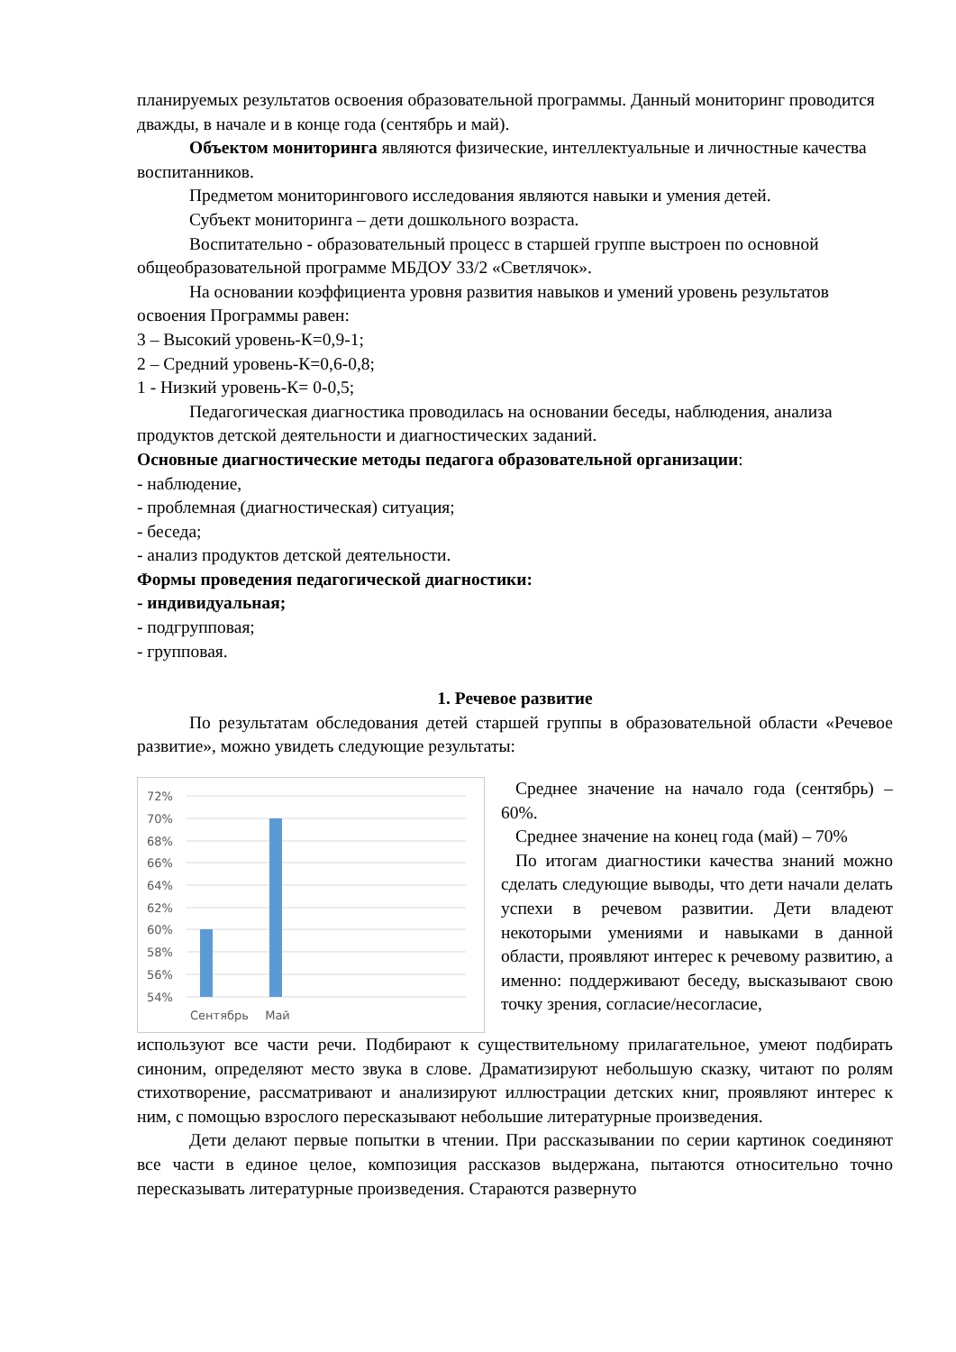планируемых результатов освоения образовательной программы. Данный мониторинг проводится дважды, в начале и в конце года (сентябрь и май).
Объектом мониторинга являются физические, интеллектуальные и личностные качества воспитанников.
Предметом мониторингового исследования являются навыки и умения детей.
Субъект мониторинга – дети дошкольного возраста.
Воспитательно - образовательный процесс в старшей группе выстроен по основной общеобразовательной программе МБДОУ 33/2 «Светлячок».
На основании коэффициента уровня развития навыков и умений уровень результатов освоения Программы равен:
3 – Высокий уровень-К=0,9-1;
2 – Средний уровень-К=0,6-0,8;
1 - Низкий уровень-К= 0-0,5;
Педагогическая диагностика проводилась на основании беседы, наблюдения, анализа продуктов детской деятельности и диагностических заданий.
Основные диагностические методы педагога образовательной организации:
- наблюдение,
- проблемная (диагностическая) ситуация;
- беседа;
- анализ продуктов детской деятельности.
Формы проведения педагогической диагностики:
- индивидуальная;
- подгрупповая;
- групповая.
1. Речевое развитие
По результатам обследования детей старшей группы в образовательной области «Речевое развитие», можно увидеть следующие результаты:
72%
70%
68%
66%
64%
62%
60%
58%
56%
54%
Сентябрь
Май
Среднее значение на начало года (сентябрь) – 60%.
Среднее значение на конец года (май) – 70%
По итогам диагностики качества знаний можно сделать следующие выводы, что дети начали делать успехи в речевом развитии. Дети владеют некоторыми умениями и навыками в данной области, проявляют интерес к речевому развитию, а именно: поддерживают беседу, высказывают свою точку зрения, согласие/несогласие,
используют все части речи. Подбирают к существительному прилагательное, умеют подбирать синоним, определяют место звука в слове. Драматизируют небольшую сказку, читают по ролям стихотворение, рассматривают и анализируют иллюстрации детских книг, проявляют интерес к ним, с помощью взрослого пересказывают небольшие литературные произведения.
Дети делают первые попытки в чтении. При рассказывании по серии картинок соединяют все части в единое целое, композиция рассказов выдержана, пытаются относительно точно пересказывать литературные произведения. Стараются развернуто